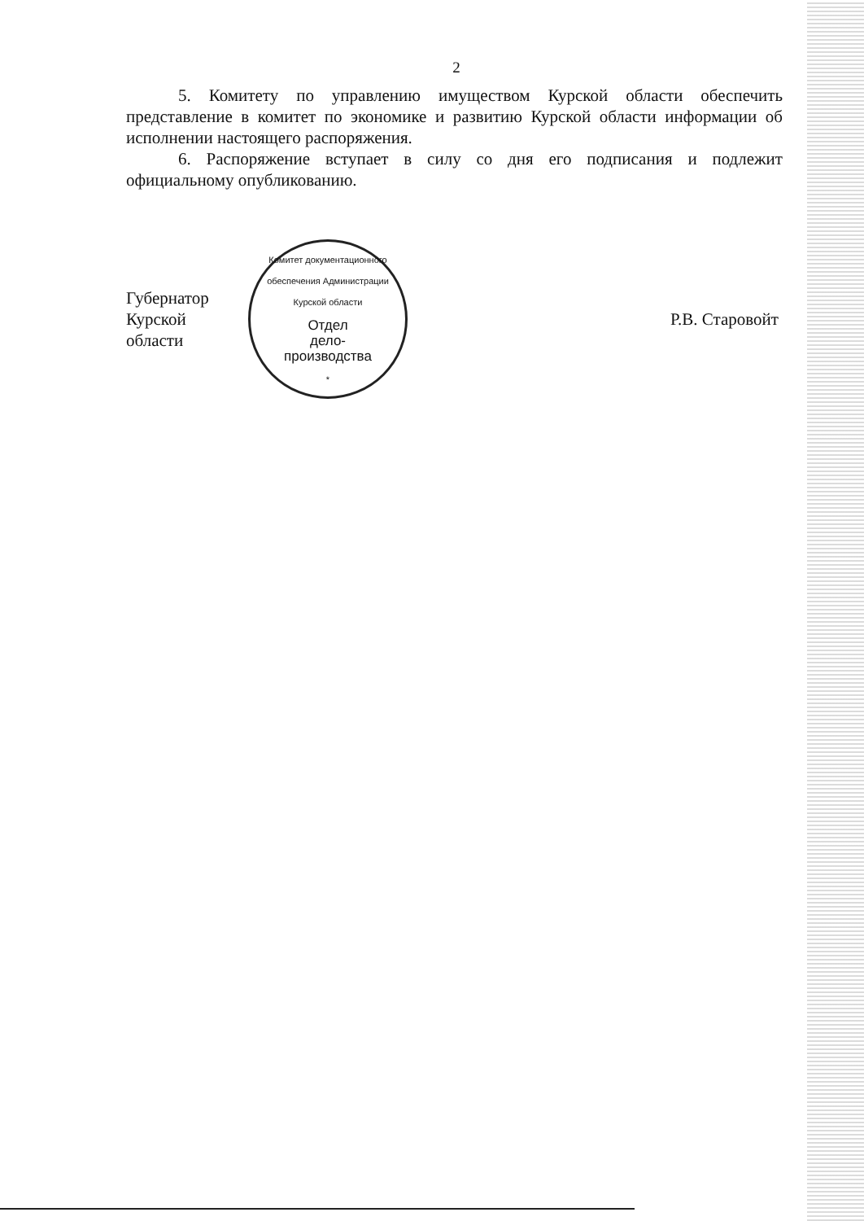2
5. Комитету по управлению имуществом Курской области обеспечить представление в комитет по экономике и развитию Курской области информации об исполнении настоящего распоряжения.
6. Распоряжение вступает в силу со дня его подписания и подлежит официальному опубликованию.
Губернатор
Курской области
Комитет документационного обеспечения Администрации Курской области
Отдел
дело-
производства
*
Р.В. Старовойт